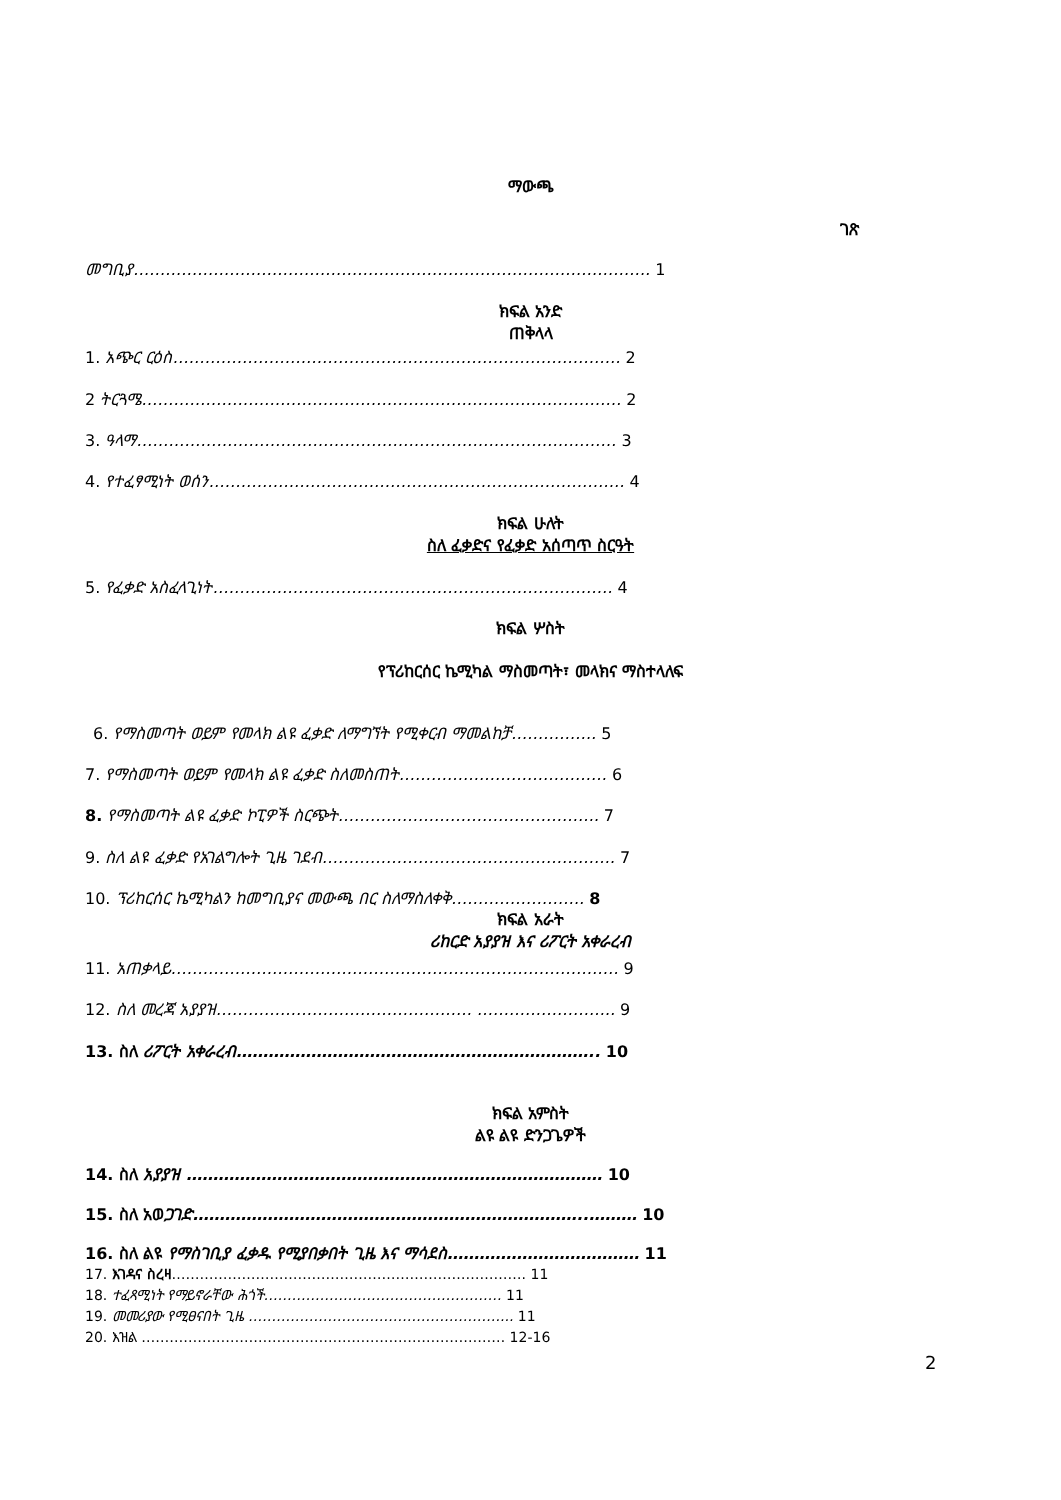ማውጫ
ገጽ
መግቢያ……………………………………………………………………………………. 1
ክፍል አንድ
ጠቅላላ
1. አጭር ርዕስ………………………………………………………………………… 2
2 ትርጓሜ……………………………………………………………………………… 2
3. ዓላማ……………………………………………………………………………… 3
4. የተፈፃሚነት ወሰን…………………………………………………………………… 4
ክፍል ሁለት
ስለ ፈቃድና የፈቃድ አሰጣጥ ስርዓት
5. የፈቃድ አስፈላጊነት………………………………………………………………… 4
ክፍል ሦስት
የፕሪከርሰር ኬሚካል ማስመጣት፣ መላክና ማስተላለፍ
6. የማስመጣት ወይም የመላክ ልዩ ፈቃድ ለማግኘት የሚቀርብ ማመልከቻ……………. 5
7. የማስመጣት ወይም የመላክ ልዩ ፈቃድ ስለመስጠት………………………………… 6
8. የማስመጣት ልዩ ፈቃድ ኮፒዎች ስርጭት…………………………………………. 7
9. ስለ ልዩ ፈቃድ የአገልግሎት ጊዜ ገደብ………………………………………………. 7
10. ፕሪከርሰር ኬሚካልን ከመግቢያና መውጫ በር ስለማስለቀቅ……………………. 8
ክፍል አራት
ሪከርድ አያያዝ እና ሪፖርት አቀራረብ
11. አጠቃላይ………………………………………………………………………… 9
12. ስለ መረጃ አያያዝ………………………………………… …………………….. 9
13. ስለ ሪፖርት አቀራረብ………………………………………………………….. 10
ክፍል አምስት
ልዩ ልዩ ድንጋጌዎች
14. ስለ አያያዝ …………………………………………………………………… 10
15. ስለ አወጋገድ………………………………………………………………..……… 10
16. ስለ ልዩ የማስገቢያ ፈቃዱ የሚያበቃበት ጊዜ እና ማሳደስ……………………………… 11
17. እገዳና ስረዛ…………………………………………………………………. 11
18. ተፈጻሚነት የማይኖራቸው ሕጎች…………………………………………… 11
19. መመሪያው የሚፀናበት ጊዜ ………………………………………………... 11
20. እዝል …………………………………………………………………… 12-16
2